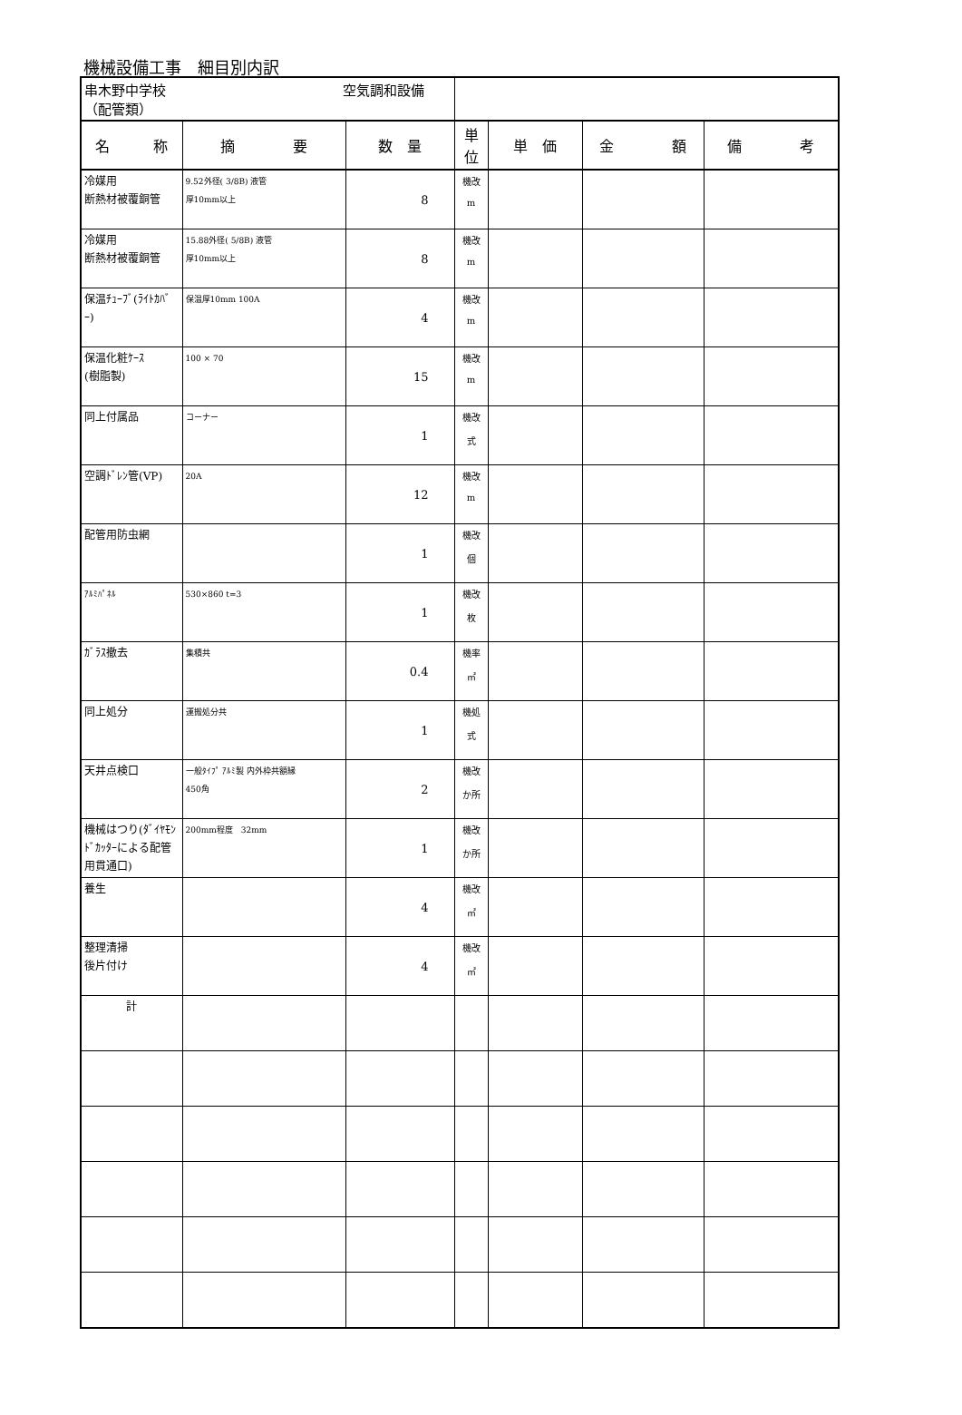機械設備工事　細目別内訳
| 串木野中学校 空気調和設備（配管類） | | | | | | |
| 名 称 | 摘 要 | 数 量 | 単位 | 単 価 | 金 額 | 備 考 |
| 冷媒用 断熱材被覆銅管 | 9.52外径( 3/8B) 液管 厚10mm以上 | 8 | 機改 m | | | |
| 冷媒用 断熱材被覆銅管 | 15.88外径( 5/8B) 液管 厚10mm以上 | 8 | 機改 m | | | |
| 保温ﾁｭｰﾌﾞ(ﾗｲﾄｶﾊﾞｰ) | 保温厚10mm 100A | 4 | 機改 m | | | |
| 保温化粧ｹｰｽ (樹脂製) | 100 × 70 | 15 | 機改 m | | | |
| 同上付属品 | コーナー | 1 | 機改 式 | | | |
| 空調ﾄﾞﾚﾝ管(VP) | 20A | 12 | 機改 m | | | |
| 配管用防虫網 | | 1 | 機改 個 | | | |
| ｱﾙﾐﾊﾟﾈﾙ | 530×860 t=3 | 1 | 機改 枚 | | | |
| ｶﾞﾗｽ撤去 | 集積共 | 0.4 | 機率 ㎡ | | | |
| 同上処分 | 運搬処分共 | 1 | 機処 式 | | | |
| 天井点検口 | 一般ﾀｲﾌﾟ ｱﾙﾐ製 内外枠共額縁 450角 | 2 | 機改 か所 | | | |
| 機械はつり(ﾀﾞｲﾔﾓﾝﾄﾞｶｯﾀｰによる配管用貫通口) | 200mm程度 32mm | 1 | 機改 か所 | | | |
| 養生 | | 4 | 機改 ㎡ | | | |
| 整理清掃 後片付け | | 4 | 機改 ㎡ | | | |
| 計 | | | | | | |